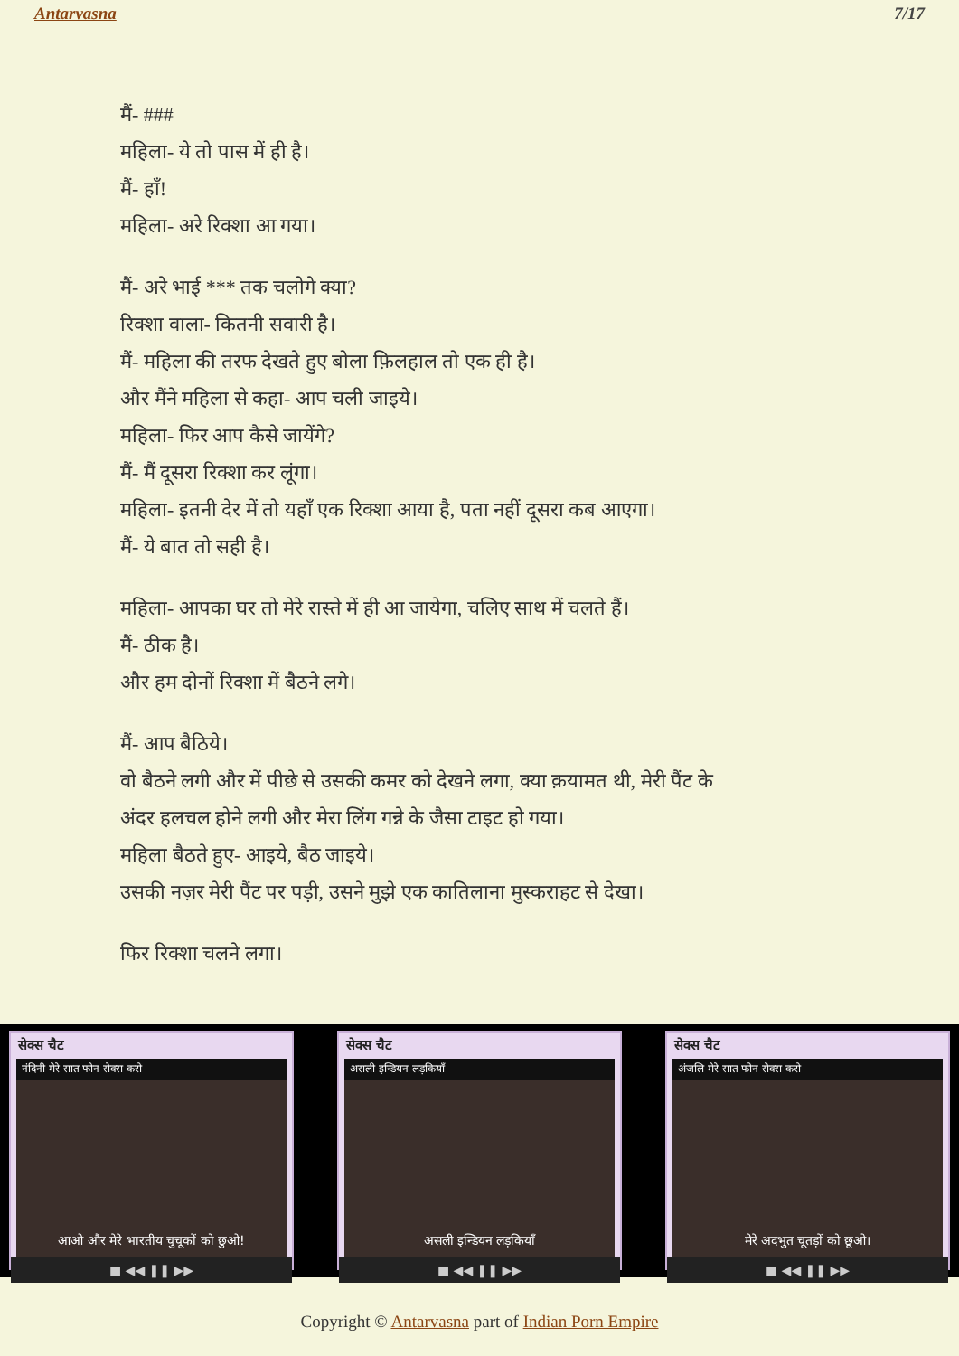Antarvasna 7/17
मैं- ###
महिला- ये तो पास में ही है।
मैं- हाँ!
महिला- अरे रिक्शा आ गया।
मैं- अरे भाई *** तक चलोगे क्या?
रिक्शा वाला- कितनी सवारी है।
मैं- महिला की तरफ देखते हुए बोला फ़िलहाल तो एक ही है।
और मैंने महिला से कहा- आप चली जाइये।
महिला- फिर आप कैसे जायेंगे?
मैं- मैं दूसरा रिक्शा कर लूंगा।
महिला- इतनी देर में तो यहाँ एक रिक्शा आया है, पता नहीं दूसरा कब आएगा।
मैं- ये बात तो सही है।
महिला- आपका घर तो मेरे रास्ते में ही आ जायेगा, चलिए साथ में चलते हैं।
मैं- ठीक है।
और हम दोनों रिक्शा में बैठने लगे।
मैं- आप बैठिये।
वो बैठने लगी और में पीछे से उसकी कमर को देखने लगा, क्या क़यामत थी, मेरी पैंट के
अंदर हलचल होने लगी और मेरा लिंग गन्ने के जैसा टाइट हो गया।
महिला बैठते हुए- आइये, बैठ जाइये।
उसकी नज़र मेरी पैंट पर पड़ी, उसने मुझे एक कातिलाना मुस्कराहट से देखा।
फिर रिक्शा चलने लगा।
सेक्स चैट
नंदिनी मेरे सात फोन सेक्स करो
आओ और मेरे भारतीय चुचूकों को छुओ!
■ ◀◀ ❚❚ ▶▶
सेक्स चैट
असली इन्डियन लड़कियाँ
असली इन्डियन लड़कियाँ
■ ◀◀ ❚❚ ▶▶
सेक्स चैट
अंजलि मेरे सात फोन सेक्स करो
मेरे अदभुत चूतड़ों को छूओ।
■ ◀◀ ❚❚ ▶▶
Copyright © Antarvasna part of Indian Porn Empire